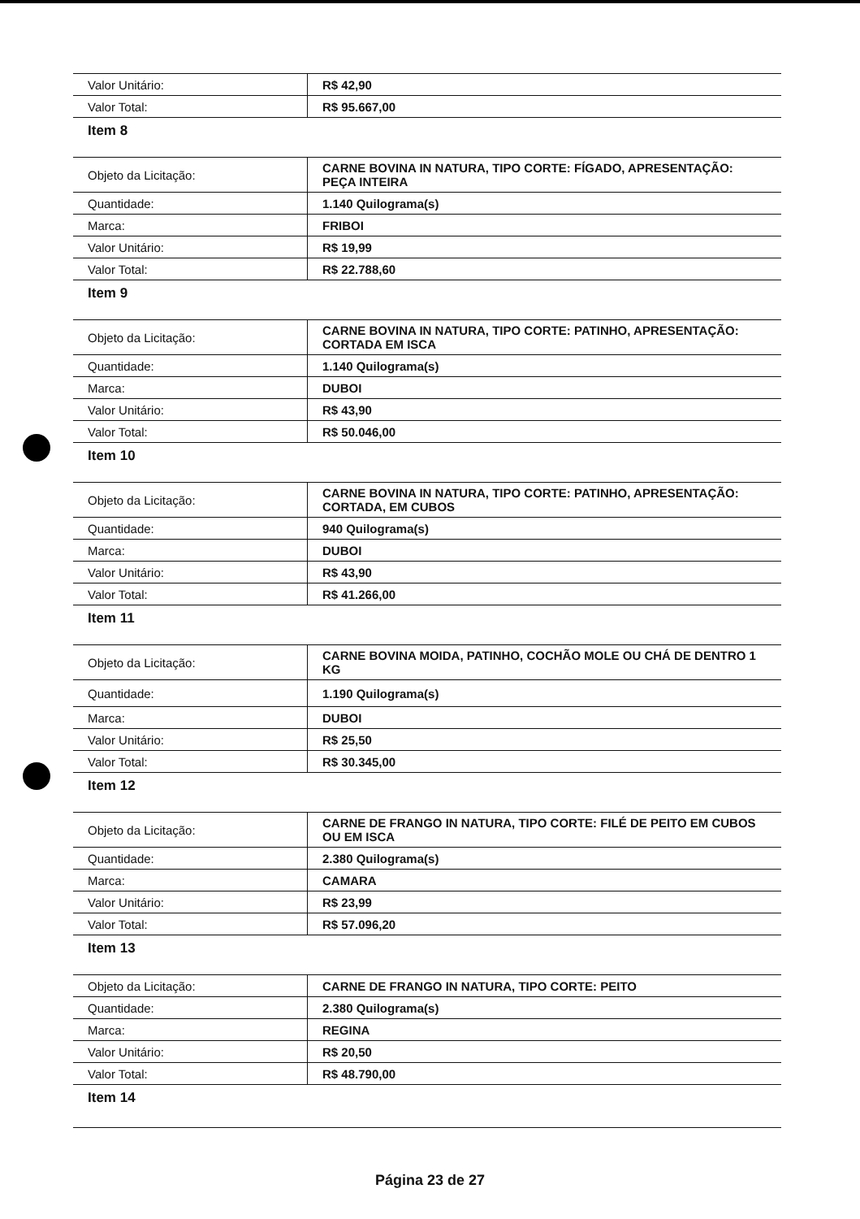| Valor Unitário: | R$ 42,90 |
| Valor Total: | R$ 95.667,00 |
Item 8
| Objeto da Licitação: | CARNE BOVINA IN NATURA, TIPO CORTE: FÍGADO, APRESENTAÇÃO: PEÇA INTEIRA |
| Quantidade: | 1.140 Quilograma(s) |
| Marca: | FRIBOI |
| Valor Unitário: | R$ 19,99 |
| Valor Total: | R$ 22.788,60 |
Item 9
| Objeto da Licitação: | CARNE BOVINA IN NATURA, TIPO CORTE: PATINHO, APRESENTAÇÃO: CORTADA EM ISCA |
| Quantidade: | 1.140 Quilograma(s) |
| Marca: | DUBOI |
| Valor Unitário: | R$ 43,90 |
| Valor Total: | R$ 50.046,00 |
Item 10
| Objeto da Licitação: | CARNE BOVINA IN NATURA, TIPO CORTE: PATINHO, APRESENTAÇÃO: CORTADA, EM CUBOS |
| Quantidade: | 940 Quilograma(s) |
| Marca: | DUBOI |
| Valor Unitário: | R$ 43,90 |
| Valor Total: | R$ 41.266,00 |
Item 11
| Objeto da Licitação: | CARNE BOVINA MOIDA, PATINHO, COCHÃO MOLE OU CHÁ DE DENTRO 1 KG |
| Quantidade: | 1.190 Quilograma(s) |
| Marca: | DUBOI |
| Valor Unitário: | R$ 25,50 |
| Valor Total: | R$ 30.345,00 |
Item 12
| Objeto da Licitação: | CARNE DE FRANGO IN NATURA, TIPO CORTE: FILÉ DE PEITO EM CUBOS OU EM ISCA |
| Quantidade: | 2.380 Quilograma(s) |
| Marca: | CAMARA |
| Valor Unitário: | R$ 23,99 |
| Valor Total: | R$ 57.096,20 |
Item 13
| Objeto da Licitação: | CARNE DE FRANGO IN NATURA, TIPO CORTE: PEITO |
| Quantidade: | 2.380 Quilograma(s) |
| Marca: | REGINA |
| Valor Unitário: | R$ 20,50 |
| Valor Total: | R$ 48.790,00 |
Item 14
Página 23 de 27